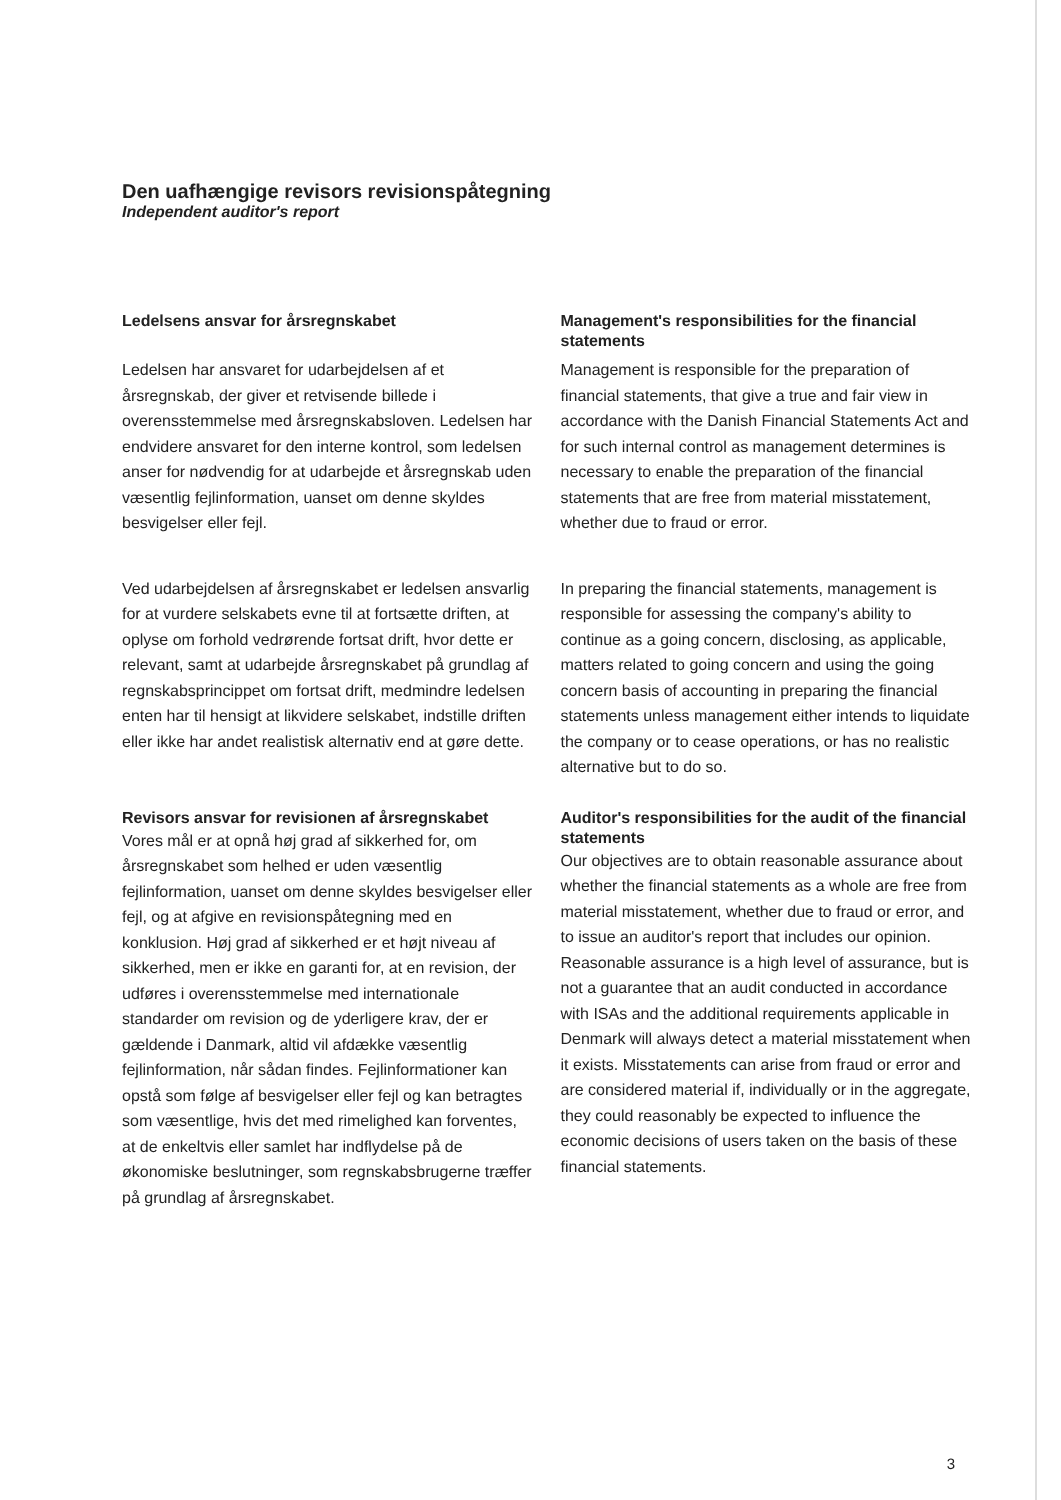Den uafhængige revisors revisionspåtegning
Independent auditor's report
Ledelsens ansvar for årsregnskabet
Ledelsen har ansvaret for udarbejdelsen af et årsregnskab, der giver et retvisende billede i overensstemmelse med årsregnskabsloven. Ledelsen har endvidere ansvaret for den interne kontrol, som ledelsen anser for nødvendig for at udarbejde et årsregnskab uden væsentlig fejlinformation, uanset om denne skyldes besvigelser eller fejl.
Management's responsibilities for the financial statements
Management is responsible for the preparation of financial statements, that give a true and fair view in accordance with the Danish Financial Statements Act and for such internal control as management determines is necessary to enable the preparation of the financial statements that are free from material misstatement, whether due to fraud or error.
Ved udarbejdelsen af årsregnskabet er ledelsen ansvarlig for at vurdere selskabets evne til at fortsætte driften, at oplyse om forhold vedrørende fortsat drift, hvor dette er relevant, samt at udarbejde årsregnskabet på grundlag af regnskabsprincippet om fortsat drift, medmindre ledelsen enten har til hensigt at likvidere selskabet, indstille driften eller ikke har andet realistisk alternativ end at gøre dette.
In preparing the financial statements, management is responsible for assessing the company's ability to continue as a going concern, disclosing, as applicable, matters related to going concern and using the going concern basis of accounting in preparing the financial statements unless management either intends to liquidate the company or to cease operations, or has no realistic alternative but to do so.
Revisors ansvar for revisionen af årsregnskabet
Vores mål er at opnå høj grad af sikkerhed for, om årsregnskabet som helhed er uden væsentlig fejlinformation, uanset om denne skyldes besvigelser eller fejl, og at afgive en revisionspåtegning med en konklusion. Høj grad af sikkerhed er et højt niveau af sikkerhed, men er ikke en garanti for, at en revision, der udføres i overensstemmelse med internationale standarder om revision og de yderligere krav, der er gældende i Danmark, altid vil afdække væsentlig fejlinformation, når sådan findes. Fejlinformationer kan opstå som følge af besvigelser eller fejl og kan betragtes som væsentlige, hvis det med rimelighed kan forventes, at de enkeltvis eller samlet har indflydelse på de økonomiske beslutninger, som regnskabsbrugerne træffer på grundlag af årsregnskabet.
Auditor's responsibilities for the audit of the financial statements
Our objectives are to obtain reasonable assurance about whether the financial statements as a whole are free from material misstatement, whether due to fraud or error, and to issue an auditor's report that includes our opinion. Reasonable assurance is a high level of assurance, but is not a guarantee that an audit conducted in accordance with ISAs and the additional requirements applicable in Denmark will always detect a material misstatement when it exists. Misstatements can arise from fraud or error and are considered material if, individually or in the aggregate, they could reasonably be expected to influence the economic decisions of users taken on the basis of these financial statements.
3